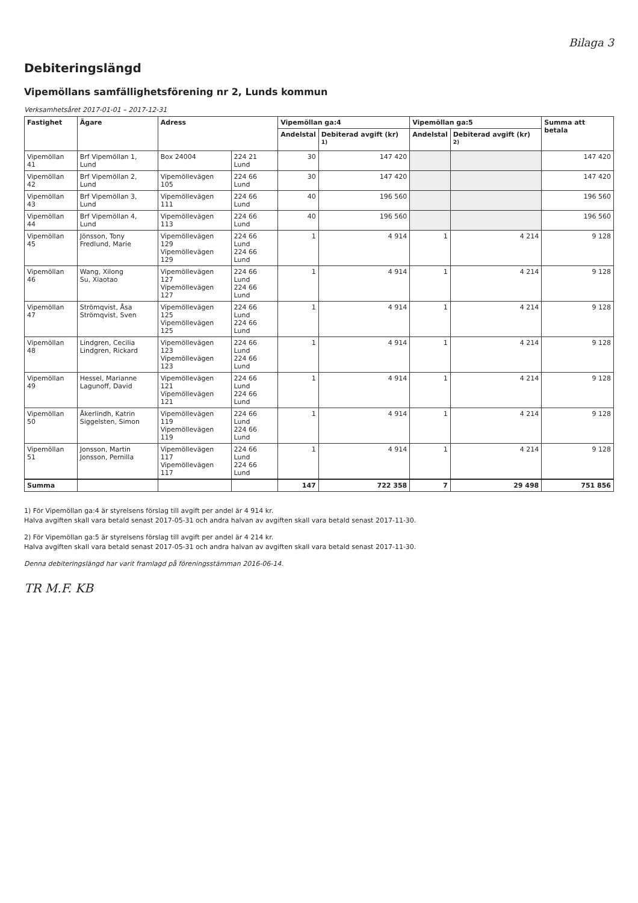Bilaga 3
Debiteringslängd
Vipemöllans samfällighetsförening nr 2, Lunds kommun
Verksamhetsåret 2017-01-01 – 2017-12-31
| Fastighet | Ägare | Adress | | Vipemöllan ga:4 | | Vipemöllan ga:5 | | Summa att betala |
| --- | --- | --- | --- | --- | --- | --- | --- | --- |
| | | | | Andelstal | Debiterad avgift (kr) <sup>1)</sup> | Andelstal | Debiterad avgift (kr) <sup>2)</sup> | |
| Vipemöllan 41 | Brf Vipemöllan 1, Lund | Box 24004 | 224 21 Lund | 30 | 147 420 | | | 147 420 |
| Vipemöllan 42 | Brf Vipemöllan 2, Lund | Vipemöllevägen 105 | 224 66 Lund | 30 | 147 420 | | | 147 420 |
| Vipemöllan 43 | Brf Vipemöllan 3, Lund | Vipemöllevägen 111 | 224 66 Lund | 40 | 196 560 | | | 196 560 |
| Vipemöllan 44 | Brf Vipemöllan 4, Lund | Vipemöllevägen 113 | 224 66 Lund | 40 | 196 560 | | | 196 560 |
| Vipemöllan 45 | Jönsson, Tony Fredlund, Marie | Vipemöllevägen 129 Vipemöllevägen 129 | 224 66 Lund 224 66 Lund | 1 | 4 914 | 1 | 4 214 | 9 128 |
| Vipemöllan 46 | Wang, Xilong Su, Xiaotao | Vipemöllevägen 127 Vipemöllevägen 127 | 224 66 Lund 224 66 Lund | 1 | 4 914 | 1 | 4 214 | 9 128 |
| Vipemöllan 47 | Strömqvist, Åsa Strömqvist, Sven | Vipemöllevägen 125 Vipemöllevägen 125 | 224 66 Lund 224 66 Lund | 1 | 4 914 | 1 | 4 214 | 9 128 |
| Vipemöllan 48 | Lindgren, Cecilia Lindgren, Rickard | Vipemöllevägen 123 Vipemöllevägen 123 | 224 66 Lund 224 66 Lund | 1 | 4 914 | 1 | 4 214 | 9 128 |
| Vipemöllan 49 | Hessel, Marianne Lagunoff, David | Vipemöllevägen 121 Vipemöllevägen 121 | 224 66 Lund 224 66 Lund | 1 | 4 914 | 1 | 4 214 | 9 128 |
| Vipemöllan 50 | Åkerlindh, Katrin Siggelsten, Simon | Vipemöllevägen 119 Vipemöllevägen 119 | 224 66 Lund 224 66 Lund | 1 | 4 914 | 1 | 4 214 | 9 128 |
| Vipemöllan 51 | Jonsson, Martin Jonsson, Pernilla | Vipemöllevägen 117 Vipemöllevägen 117 | 224 66 Lund 224 66 Lund | 1 | 4 914 | 1 | 4 214 | 9 128 |
| Summa | | | | 147 | 722 358 | 7 | 29 498 | 751 856 |
1) För Vipemöllan ga:4 är styrelsens förslag till avgift per andel är 4 914 kr.
Halva avgiften skall vara betald senast 2017-05-31 och andra halvan av avgiften skall vara betald senast 2017-11-30.
2) För Vipemöllan ga:5 är styrelsens förslag till avgift per andel är 4 214 kr.
Halva avgiften skall vara betald senast 2017-05-31 och andra halvan av avgiften skall vara betald senast 2017-11-30.
Denna debiteringslängd har varit framlagd på föreningsstämman 2016-06-14.
TR M.F. KB